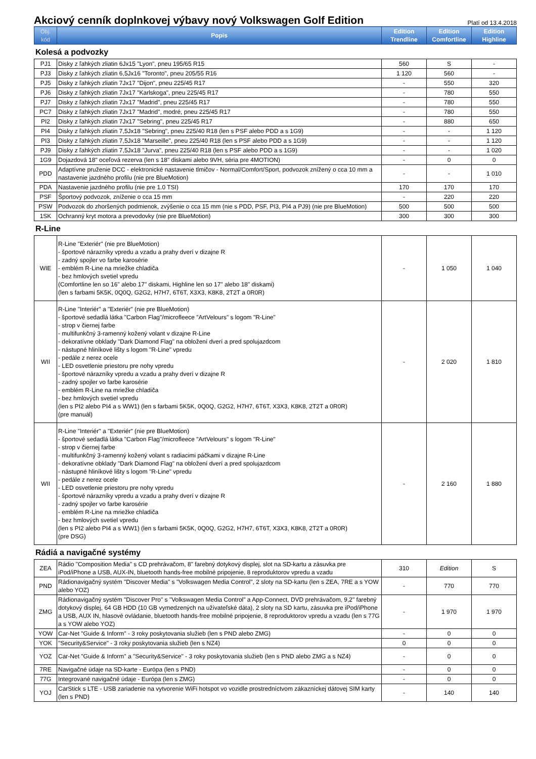Akciový cenník doplnkovej výbavy nový Volkswagen Golf Edition
Platí od 13.4.2018
| Obj. kód | Popis | Edition Trendline | Edition Comfortline | Edition Highline |
| --- | --- | --- | --- | --- |
Kolesá a podvozky
| PJ1 | Disky z ľahkých zliatin 6Jx15 "Lyon", pneu 195/65 R15 | 560 | S | - |
| PJ3 | Disky z ľahkých zliatin 6,5Jx16 "Toronto", pneu 205/55 R16 | 1 120 | 560 | - |
| PJ5 | Disky z ľahkých zliatin 7Jx17 "Dijon", pneu 225/45 R17 | - | 550 | 320 |
| PJ6 | Disky z ľahkých zliatin 7Jx17 "Karlskoga", pneu 225/45 R17 | - | 780 | 550 |
| PJ7 | Disky z ľahkých zliatin 7Jx17 "Madrid", pneu 225/45 R17 | - | 780 | 550 |
| PC7 | Disky z ľahkých zliatin 7Jx17 "Madrid", modré, pneu 225/45 R17 | - | 780 | 550 |
| PI2 | Disky z ľahkých zliatin 7Jx17 "Sebring", pneu 225/45 R17 | - | 880 | 650 |
| PI4 | Disky z ľahkých zliatin 7,5Jx18 "Sebring", pneu 225/40 R18 (len s PSF alebo PDD a s 1G9) | - | - | 1 120 |
| PI3 | Disky z ľahkých zliatin 7,5Jx18 "Marseille", pneu 225/40 R18 (len s PSF alebo PDD a s 1G9) | - | - | 1 120 |
| PJ9 | Disky z ľahkých zliatin 7,5Jx18 "Jurva", pneu 225/40 R18 (len s PSF alebo PDD a s 1G9) | - | - | 1 020 |
| 1G9 | Dojazdová 18" oceľová rezerva (len s 18" diskami alebo 9VH, séria pre 4MOTION) | - | 0 | 0 |
| PDD | Adaptívne pruženie DCC - elektronické nastavenie tlmičov - Normal/Comfort/Sport, podvozok znížený o cca 10 mm a nastavenie jazdného profilu (nie pre BlueMotion) | - | - | 1 010 |
| PDA | Nastavenie jazdného profilu (nie pre 1.0 TSI) | 170 | 170 | 170 |
| PSF | Športový podvozok, zníženie o cca 15 mm | - | 220 | 220 |
| PSW | Podvozok do zhoršených podmienok, zvýšenie o cca 15 mm (nie s PDD, PSF, PI3, PI4 a PJ9) (nie pre BlueMotion) | 500 | 500 | 500 |
| 1SK | Ochranný kryt motora a prevodovky (nie pre BlueMotion) | 300 | 300 | 300 |
R-Line
| WIE | R-Line "Exteriér" (nie pre BlueMotion) - športové nárazníky vpredu a vzadu a prahy dverí v dizajne R - zadný spojler vo farbe karosérie - emblém R-Line na mriežke chladiča - bez hmlových svetiel vpredu (Comfortline len so 16" alebo 17" diskami, Highline len so 17" alebo 18" diskami) (len s farbami 5K5K, 0Q0Q, G2G2, H7H7, 6T6T, X3X3, K8K8, 2T2T a 0R0R) | - | 1 050 | 1 040 |
| WII | R-Line "Interiér" a "Exteriér" (nie pre BlueMotion) - športové sedadlá látka "Carbon Flag"/microfleece "ArtVelours" s logom "R-Line" - strop v čiernej farbe - multifunkčný 3-ramenný kožený volant v dizajne R-Line - dekoratívne obklady "Dark Diamond Flag" na obložení dverí a pred spolujazdcom - nástupné hliníkové lišty s logom "R-Line" vpredu - pedále z nerez ocele - LED osvetlenie priestoru pre nohy vpredu - športové nárazníky vpredu a vzadu a prahy dverí v dizajne R - zadný spojler vo farbe karosérie - emblém R-Line na mriežke chladiča - bez hmlových svetiel vpredu (len s PI2 alebo PI4 a s WW1) (len s farbami 5K5K, 0Q0Q, G2G2, H7H7, 6T6T, X3X3, K8K8, 2T2T a 0R0R) (pre manuál) | - | 2 020 | 1 810 |
| WII | R-Line "Interiér" a "Exteriér" (nie pre BlueMotion) - športové sedadlá látka "Carbon Flag"/microfleece "ArtVelours" s logom "R-Line" - strop v čiernej farbe - multifunkčný 3-ramenný kožený volant s radiacimi páčkami v dizajne R-Line - dekoratívne obklady "Dark Diamond Flag" na obložení dverí a pred spolujazdcom - nástupné hliníkové lišty s logom "R-Line" vpredu - pedále z nerez ocele - LED osvetlenie priestoru pre nohy vpredu - športové nárazníky vpredu a vzadu a prahy dverí v dizajne R - zadný spojler vo farbe karosérie - emblém R-Line na mriežke chladiča - bez hmlových svetiel vpredu (len s PI2 alebo PI4 a s WW1) (len s farbami 5K5K, 0Q0Q, G2G2, H7H7, 6T6T, X3X3, K8K8, 2T2T a 0R0R) (pre DSG) | - | 2 160 | 1 880 |
Rádiá a navigačné systémy
| ZEA | Rádio "Composition Media" s CD prehrávačom, 8" farebný dotykový displej, slot na SD-kartu a zásuvka pre iPod/iPhone a USB, AUX-IN, bluetooth hands-free mobilné pripojenie, 8 reproduktorov vpredu a vzadu | 310 | Edition | S |
| PND | Rádionavigačný systém "Discover Media" s "Volkswagen Media Control", 2 sloty na SD-kartu (len s ZEA, 7RE a s YOW alebo YOZ) | - | 770 | 770 |
| ZMG | Rádionavigačný systém "Discover Pro" s "Volkswagen Media Control" a App-Connect, DVD prehrávačom, 9,2" farebný dotykový displej, 64 GB HDD (10 GB vymedzených na užívateľské dáta), 2 sloty na SD kartu, zásuvka pre iPod/iPhone a USB, AUX IN, hlasové ovládanie, bluetooth hands-free mobilné pripojenie, 8 reproduktorov vpredu a vzadu (len s 77G a s YOW alebo YOZ) | - | 1 970 | 1 970 |
| YOW | Car-Net "Guide & Inform" - 3 roky poskytovania služieb (len s PND alebo ZMG) | - | 0 | 0 |
| YOK | "Security&Service" - 3 roky poskytovania služieb (len s NZ4) | 0 | 0 | 0 |
| YOZ | Car-Net "Guide & Inform" a "Security&Service" - 3 roky poskytovania služieb (len s PND alebo ZMG a s NZ4) | - | 0 | 0 |
| 7RE | Navigačné údaje na SD-karte - Európa (len s PND) | - | 0 | 0 |
| 77G | Integrované navigačné údaje - Európa (len s ZMG) | - | 0 | 0 |
| YOJ | CarStick s LTE - USB zariadenie na vytvorenie WiFi hotspot vo vozidle prostredníctvom zákazníckej dátovej SIM karty (len s PND) | - | 140 | 140 |